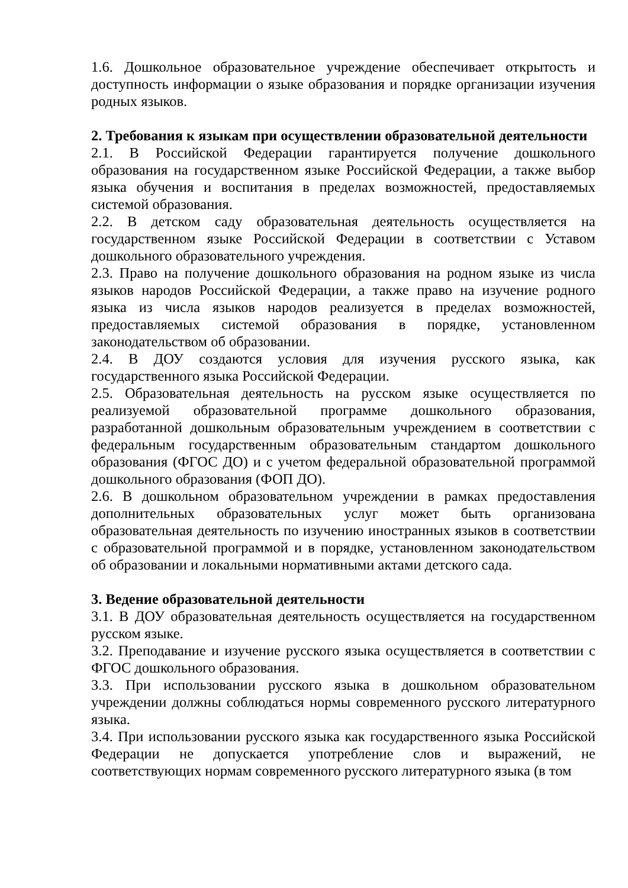1.6. Дошкольное образовательное учреждение обеспечивает открытость и доступность информации о языке образования и порядке организации изучения родных языков.
2. Требования к языкам при осуществлении образовательной деятельности
2.1. В Российской Федерации гарантируется получение дошкольного образования на государственном языке Российской Федерации, а также выбор языка обучения и воспитания в пределах возможностей, предоставляемых системой образования.
2.2. В детском саду образовательная деятельность осуществляется на государственном языке Российской Федерации в соответствии с Уставом дошкольного образовательного учреждения.
2.3. Право на получение дошкольного образования на родном языке из числа языков народов Российской Федерации, а также право на изучение родного языка из числа языков народов реализуется в пределах возможностей, предоставляемых системой образования в порядке, установленном законодательством об образовании.
2.4. В ДОУ создаются условия для изучения русского языка, как государственного языка Российской Федерации.
2.5. Образовательная деятельность на русском языке осуществляется по реализуемой образовательной программе дошкольного образования, разработанной дошкольным образовательным учреждением в соответствии с федеральным государственным образовательным стандартом дошкольного образования (ФГОС ДО) и с учетом федеральной образовательной программой дошкольного образования (ФОП ДО).
2.6. В дошкольном образовательном учреждении в рамках предоставления дополнительных образовательных услуг может быть организована образовательная деятельность по изучению иностранных языков в соответствии с образовательной программой и в порядке, установленном законодательством об образовании и локальными нормативными актами детского сада.
3. Ведение образовательной деятельности
3.1. В ДОУ образовательная деятельность осуществляется на государственном русском языке.
3.2. Преподавание и изучение русского языка осуществляется в соответствии с ФГОС дошкольного образования.
3.3. При использовании русского языка в дошкольном образовательном учреждении должны соблюдаться нормы современного русского литературного языка.
3.4. При использовании русского языка как государственного языка Российской Федерации не допускается употребление слов и выражений, не соответствующих нормам современного русского литературного языка (в том